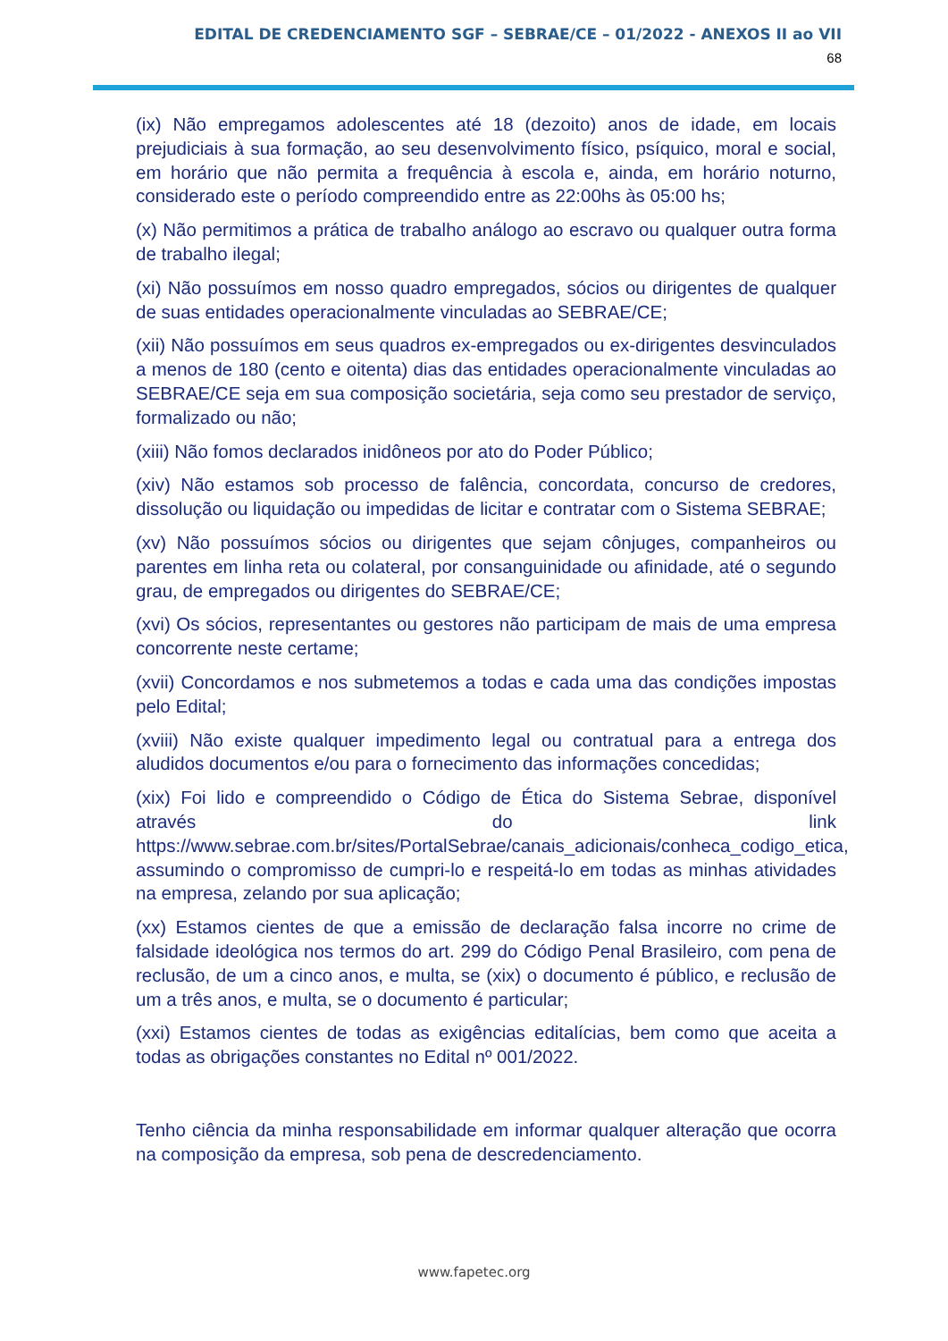EDITAL DE CREDENCIAMENTO SGF – SEBRAE/CE – 01/2022 - ANEXOS II ao VII
68
(ix) Não empregamos adolescentes até 18 (dezoito) anos de idade, em locais prejudiciais à sua formação, ao seu desenvolvimento físico, psíquico, moral e social, em horário que não permita a frequência à escola e, ainda, em horário noturno, considerado este o período compreendido entre as 22:00hs às 05:00 hs;
(x) Não permitimos a prática de trabalho análogo ao escravo ou qualquer outra forma de trabalho ilegal;
(xi) Não possuímos em nosso quadro empregados, sócios ou dirigentes de qualquer de suas entidades operacionalmente vinculadas ao SEBRAE/CE;
(xii) Não possuímos em seus quadros ex-empregados ou ex-dirigentes desvinculados a menos de 180 (cento e oitenta) dias das entidades operacionalmente vinculadas ao SEBRAE/CE seja em sua composição societária, seja como seu prestador de serviço, formalizado ou não;
(xiii) Não fomos declarados inidôneos por ato do Poder Público;
(xiv) Não estamos sob processo de falência, concordata, concurso de credores, dissolução ou liquidação ou impedidas de licitar e contratar com o Sistema SEBRAE;
(xv) Não possuímos sócios ou dirigentes que sejam cônjuges, companheiros ou parentes em linha reta ou colateral, por consanguinidade ou afinidade, até o segundo grau, de empregados ou dirigentes do SEBRAE/CE;
(xvi) Os sócios, representantes ou gestores não participam de mais de uma empresa concorrente neste certame;
(xvii) Concordamos e nos submetemos a todas e cada uma das condições impostas pelo Edital;
(xviii) Não existe qualquer impedimento legal ou contratual para a entrega dos aludidos documentos e/ou para o fornecimento das informações concedidas;
(xix) Foi lido e compreendido o Código de Ética do Sistema Sebrae, disponível através do link https://www.sebrae.com.br/sites/PortalSebrae/canais_adicionais/conheca_codigo_etica, assumindo o compromisso de cumpri-lo e respeitá-lo em todas as minhas atividades na empresa, zelando por sua aplicação;
(xx) Estamos cientes de que a emissão de declaração falsa incorre no crime de falsidade ideológica nos termos do art. 299 do Código Penal Brasileiro, com pena de reclusão, de um a cinco anos, e multa, se (xix) o documento é público, e reclusão de um a três anos, e multa, se o documento é particular;
(xxi) Estamos cientes de todas as exigências editalícias, bem como que aceita a todas as obrigações constantes no Edital nº 001/2022.
Tenho ciência da minha responsabilidade em informar qualquer alteração que ocorra na composição da empresa, sob pena de descredenciamento.
www.fapetec.org